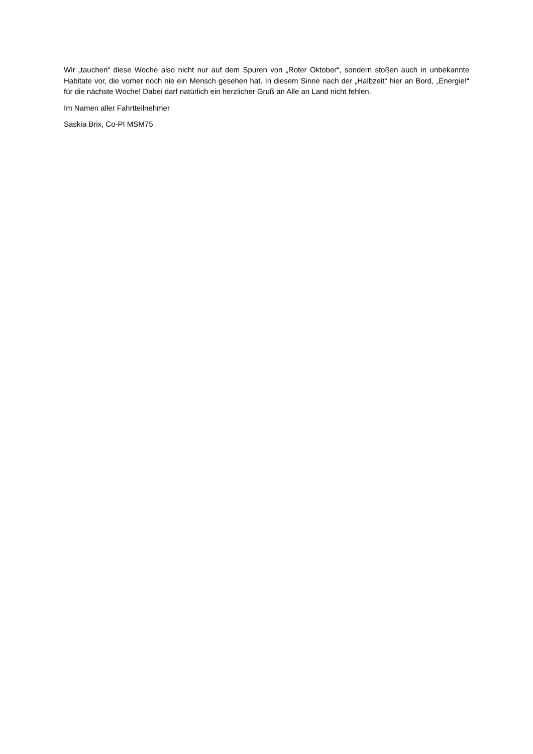Wir „tauchen“ diese Woche also nicht nur auf dem Spuren von „Roter Oktober“, sondern stoßen auch in unbekannte Habitate vor, die vorher noch nie ein Mensch gesehen hat. In diesem Sinne nach der „Halbzeit“ hier an Bord, „Energie!“ für die nächste Woche! Dabei darf natürlich ein herzlicher Gruß an Alle an Land nicht fehlen.
Im Namen aller Fahrtteilnehmer
Saskia Brix, Co-PI MSM75